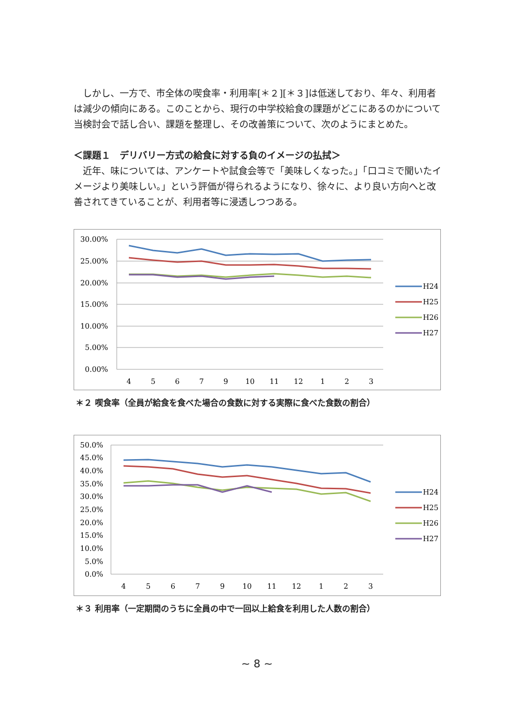しかし、一方で、市全体の喫食率・利用率[＊２][＊３]は低迷しており、年々、利用者は減少の傾向にある。このことから、現行の中学校給食の課題がどこにあるのかについて当検討会で話し合い、課題を整理し、その改善策について、次のようにまとめた。
＜課題１　デリバリー方式の給食に対する負のイメージの払拭＞
　近年、味については、アンケートや試食会等で「美味しくなった。」「口コミで聞いたイメージより美味しい。」という評価が得られるようになり、徐々に、より良い方向へと改善されてきていることが、利用者等に浸透しつつある。
30.00%
25.00%
20.00%
15.00%
10.00%
5.00%
0.00%
4
5
6
7
9
10
11
12
1
2
3
H24
H25
H26
H27
＊２ 喫食率（全員が給食を食べた場合の食数に対する実際に食べた食数の割合）
50.0%
45.0%
40.0%
35.0%
30.0%
25.0%
20.0%
15.0%
10.0%
5.0%
0.0%
4
5
6
7
9
10
11
12
1
2
3
H24
H25
H26
H27
＊３ 利用率（一定期間のうちに全員の中で一回以上給食を利用した人数の割合）
~ 8 ~